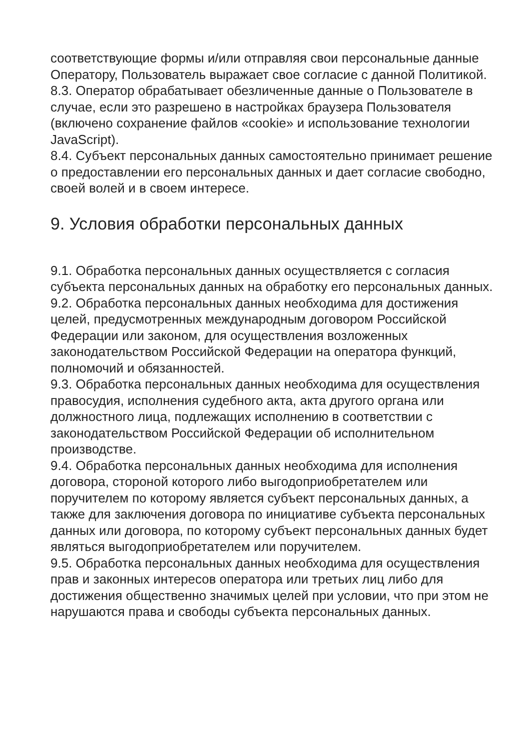соответствующие формы и/или отправляя свои персональные данные Оператору, Пользователь выражает свое согласие с данной Политикой.
8.3. Оператор обрабатывает обезличенные данные о Пользователе в случае, если это разрешено в настройках браузера Пользователя (включено сохранение файлов «cookie» и использование технологии JavaScript).
8.4. Субъект персональных данных самостоятельно принимает решение о предоставлении его персональных данных и дает согласие свободно, своей волей и в своем интересе.
9. Условия обработки персональных данных
9.1. Обработка персональных данных осуществляется с согласия субъекта персональных данных на обработку его персональных данных.
9.2. Обработка персональных данных необходима для достижения целей, предусмотренных международным договором Российской Федерации или законом, для осуществления возложенных законодательством Российской Федерации на оператора функций, полномочий и обязанностей.
9.3. Обработка персональных данных необходима для осуществления правосудия, исполнения судебного акта, акта другого органа или должностного лица, подлежащих исполнению в соответствии с законодательством Российской Федерации об исполнительном производстве.
9.4. Обработка персональных данных необходима для исполнения договора, стороной которого либо выгодоприобретателем или поручителем по которому является субъект персональных данных, а также для заключения договора по инициативе субъекта персональных данных или договора, по которому субъект персональных данных будет являться выгодоприобретателем или поручителем.
9.5. Обработка персональных данных необходима для осуществления прав и законных интересов оператора или третьих лиц либо для достижения общественно значимых целей при условии, что при этом не нарушаются права и свободы субъекта персональных данных.